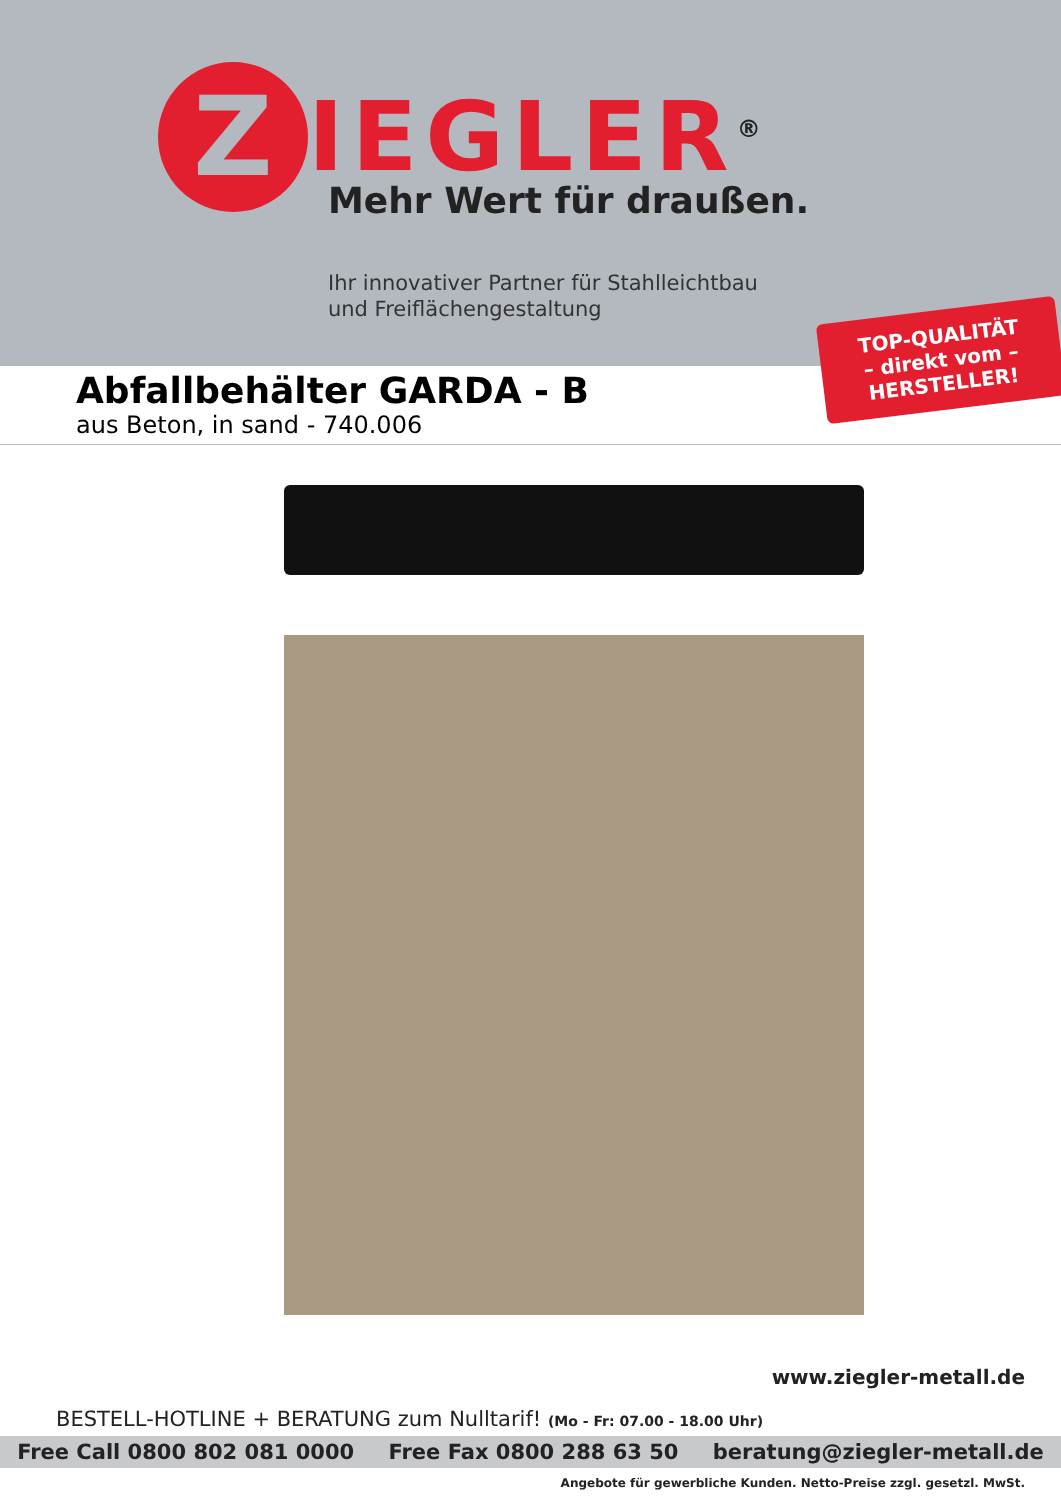Z
IEGLER<sup>®</sup>
Mehr Wert für draußen.
Ihr innovativer Partner für Stahlleichtbau
und Freiflächengestaltung
TOP-QUALITÄT
– direkt vom –
HERSTELLER!
Abfallbehälter GARDA - B
aus Beton, in sand - 740.006
www.ziegler-metall.de
BESTELL-HOTLINE + BERATUNG zum Nulltarif! (Mo - Fr: 07.00 - 18.00 Uhr)
Free Call 0800 802 081 0000 Free Fax 0800 288 63 50 beratung@ziegler-metall.de
Angebote für gewerbliche Kunden. Netto-Preise zzgl. gesetzl. MwSt.